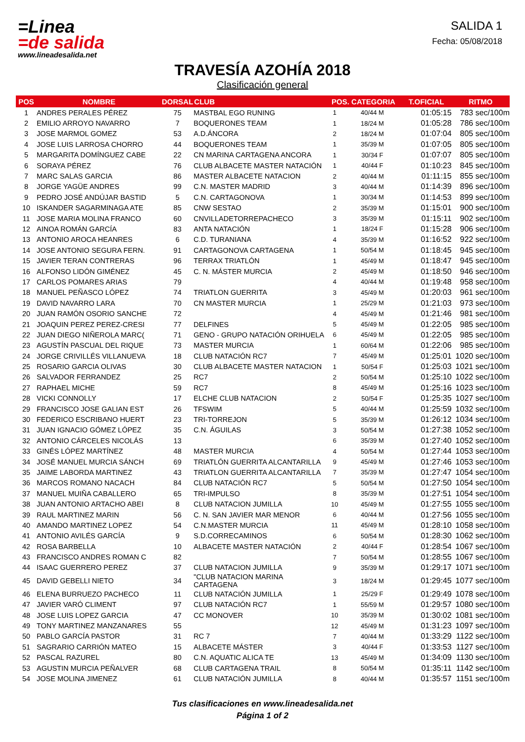=Linea
=de salida
www.lineadesalida.net
SALIDA 1
Fecha: 05/08/2018
TRAVESÍA AZOHÍA 2018
Clasificación general
| POS | NOMBRE | DORSAL | CLUB | POS. CATEGORIA | | T.OFICIAL | RITMO |
| --- | --- | --- | --- | --- | --- | --- | --- |
| 1 | ANDRES PERALES PÉREZ | 75 | MASTBAL EGO RUNING | 1 | 40/44 M | 01:05:15 | 783 sec/100m |
| 2 | EMILIO ARROYO NAVARRO | 7 | BOQUERONES TEAM | 1 | 18/24 M | 01:05:28 | 786 sec/100m |
| 3 | JOSE MARMOL GOMEZ | 53 | A.D.ÁNCORA | 2 | 18/24 M | 01:07:04 | 805 sec/100m |
| 4 | JOSE LUIS LARROSA CHORRO | 44 | BOQUERONES TEAM | 1 | 35/39 M | 01:07:05 | 805 sec/100m |
| 5 | MARGARITA DOMÍNGUEZ CABE | 22 | CN MARINA CARTAGENA ANCORA | 1 | 30/34 F | 01:07:07 | 805 sec/100m |
| 6 | SORAYA PÉREZ | 76 | CLUB ALBACETE MASTER NATACIÓN | 1 | 40/44 F | 01:10:23 | 845 sec/100m |
| 7 | MARC SALAS GARCIA | 86 | MASTER ALBACETE NATACION | 2 | 40/44 M | 01:11:15 | 855 sec/100m |
| 8 | JORGE YAGÜE ANDRES | 99 | C.N. MASTER MADRID | 3 | 40/44 M | 01:14:39 | 896 sec/100m |
| 9 | PEDRO JOSÉ ANDÚJAR BASTID | 5 | C.N. CARTAGONOVA | 1 | 30/34 M | 01:14:53 | 899 sec/100m |
| 10 | ISKANDER SAGARMINAGA ATE | 85 | CNW SESTAO | 2 | 35/39 M | 01:15:01 | 900 sec/100m |
| 11 | JOSE MARIA MOLINA FRANCO | 60 | CNVILLADETORREPACHECO | 3 | 35/39 M | 01:15:11 | 902 sec/100m |
| 12 | AINOA ROMÁN GARCÍA | 83 | ANTA NATACIÓN | 1 | 18/24 F | 01:15:28 | 906 sec/100m |
| 13 | ANTONIO AROCA HEANRES | 6 | C.D. TURANIANA | 4 | 35/39 M | 01:16:52 | 922 sec/100m |
| 14 | JOSE ANTONIO SEGURA FERN. | 91 | CARTAGONOVA CARTAGENA | 1 | 50/54 M | 01:18:45 | 945 sec/100m |
| 15 | JAVIER TERAN CONTRERAS | 96 | TERRAX TRIATLÓN | 1 | 45/49 M | 01:18:47 | 945 sec/100m |
| 16 | ALFONSO LIDÓN GIMÉNEZ | 45 | C. N. MÁSTER MURCIA | 2 | 45/49 M | 01:18:50 | 946 sec/100m |
| 17 | CARLOS POMARES ARIAS | 79 | | 4 | 40/44 M | 01:19:48 | 958 sec/100m |
| 18 | MANUEL PEÑASCO LÓPEZ | 74 | TRIATLON GUERRITA | 3 | 45/49 M | 01:20:03 | 961 sec/100m |
| 19 | DAVID NAVARRO LARA | 70 | CN MASTER MURCIA | 1 | 25/29 M | 01:21:03 | 973 sec/100m |
| 20 | JUAN RAMÓN OSORIO SANCHE | 72 | | 4 | 45/49 M | 01:21:46 | 981 sec/100m |
| 21 | JOAQUIN PEREZ PEREZ-CRESI | 77 | DELFINES | 5 | 45/49 M | 01:22:05 | 985 sec/100m |
| 22 | JUAN DIEGO NIÑEROLA MARC( | 71 | GENO - GRUPO NATACIÓN ORIHUELA | 6 | 45/49 M | 01:22:05 | 985 sec/100m |
| 23 | AGUSTÍN PASCUAL DEL RIQUE | 73 | MASTER MURCIA | 1 | 60/64 M | 01:22:06 | 985 sec/100m |
| 24 | JORGE CRIVILLÉS VILLANUEVA | 18 | CLUB NATACIÓN RC7 | 7 | 45/49 M | 01:25:01 | 1020 sec/100m |
| 25 | ROSARIO GARCIA OLIVAS | 30 | CLUB ALBACETE MASTER NATACION | 1 | 50/54 F | 01:25:03 | 1021 sec/100m |
| 26 | SALVADOR FERRANDEZ | 25 | RC7 | 2 | 50/54 M | 01:25:10 | 1022 sec/100m |
| 27 | RAPHAEL MICHE | 59 | RC7 | 8 | 45/49 M | 01:25:16 | 1023 sec/100m |
| 28 | VICKI CONNOLLY | 17 | ELCHE CLUB NATACION | 2 | 50/54 F | 01:25:35 | 1027 sec/100m |
| 29 | FRANCISCO JOSE GALIAN EST | 26 | TFSWIM | 5 | 40/44 M | 01:25:59 | 1032 sec/100m |
| 30 | FEDERICO ESCRIBANO HUERT | 23 | TRI-TORREJON | 5 | 35/39 M | 01:26:12 | 1034 sec/100m |
| 31 | JUAN IGNACIO GÓMEZ LÓPEZ | 35 | C.N. ÁGUILAS | 3 | 50/54 M | 01:27:38 | 1052 sec/100m |
| 32 | ANTONIO CÁRCELES NICOLÁS | 13 | | 6 | 35/39 M | 01:27:40 | 1052 sec/100m |
| 33 | GINÉS LÓPEZ MARTÍNEZ | 48 | MASTER MURCIA | 4 | 50/54 M | 01:27:44 | 1053 sec/100m |
| 34 | JOSÉ MANUEL MURCIA SÁNCH | 69 | TRIATLÓN GUERRITA ALCANTARILLA | 9 | 45/49 M | 01:27:46 | 1053 sec/100m |
| 35 | JAIME LABORDA MARTINEZ | 43 | TRIATLON GUERRITA ALCANTARILLA | 7 | 35/39 M | 01:27:47 | 1054 sec/100m |
| 36 | MARCOS ROMANO NACACH | 84 | CLUB NATACIÓN RC7 | 5 | 50/54 M | 01:27:50 | 1054 sec/100m |
| 37 | MANUEL MUIÑA CABALLERO | 65 | TRI-IMPULSO | 8 | 35/39 M | 01:27:51 | 1054 sec/100m |
| 38 | JUAN ANTONIO ARTACHO ABEI | 8 | CLUB NATACION JUMILLA | 10 | 45/49 M | 01:27:55 | 1055 sec/100m |
| 39 | RAUL MARTINEZ MARIN | 56 | C. N. SAN JAVIER MAR MENOR | 6 | 40/44 M | 01:27:56 | 1055 sec/100m |
| 40 | AMANDO MARTINEZ LOPEZ | 54 | C.N.MASTER MURCIA | 11 | 45/49 M | 01:28:10 | 1058 sec/100m |
| 41 | ANTONIO AVILÉS GARCÍA | 9 | S.D.CORRECAMINOS | 6 | 50/54 M | 01:28:30 | 1062 sec/100m |
| 42 | ROSA BARBELLA | 10 | ALBACETE MASTER NATACIÓN | 2 | 40/44 F | 01:28:54 | 1067 sec/100m |
| 43 | FRANCISCO ANDRES ROMAN C | 82 | | 7 | 50/54 M | 01:28:55 | 1067 sec/100m |
| 44 | ISAAC GUERRERO PEREZ | 37 | CLUB NATACION JUMILLA | 9 | 35/39 M | 01:29:17 | 1071 sec/100m |
| 45 | DAVID GEBELLI NIETO | 34 | "CLUB NATACION MARINA CARTAGENA | 3 | 18/24 M | 01:29:45 | 1077 sec/100m |
| 46 | ELENA BURRUEZO PACHECO | 11 | CLUB NATACIÓN JUMILLA | 1 | 25/29 F | 01:29:49 | 1078 sec/100m |
| 47 | JAVIER VARÓ CLIMENT | 97 | CLUB NATACIÓN RC7 | 1 | 55/59 M | 01:29:57 | 1080 sec/100m |
| 48 | JOSE LUIS LOPEZ GARCIA | 47 | CC MONOVER | 10 | 35/39 M | 01:30:02 | 1081 sec/100m |
| 49 | TONY MARTINEZ MANZANARES | 55 | | 12 | 45/49 M | 01:31:23 | 1097 sec/100m |
| 50 | PABLO GARCÍA PASTOR | 31 | RC 7 | 7 | 40/44 M | 01:33:29 | 1122 sec/100m |
| 51 | SAGRARIO CARRIÓN MATEO | 15 | ALBACETE MÁSTER | 3 | 40/44 F | 01:33:53 | 1127 sec/100m |
| 52 | PASCAL RAZUREL | 80 | C.N. AQUATIC ALICA TE | 13 | 45/49 M | 01:34:09 | 1130 sec/100m |
| 53 | AGUSTIN MURCIA PEÑALVER | 68 | CLUB CARTAGENA TRAIL | 8 | 50/54 M | 01:35:11 | 1142 sec/100m |
| 54 | JOSE MOLINA JIMENEZ | 61 | CLUB NATACIÓN JUMILLA | 8 | 40/44 M | 01:35:57 | 1151 sec/100m |
Tus clasificaciones en www.lineadesalida.net
Página 1 of 2